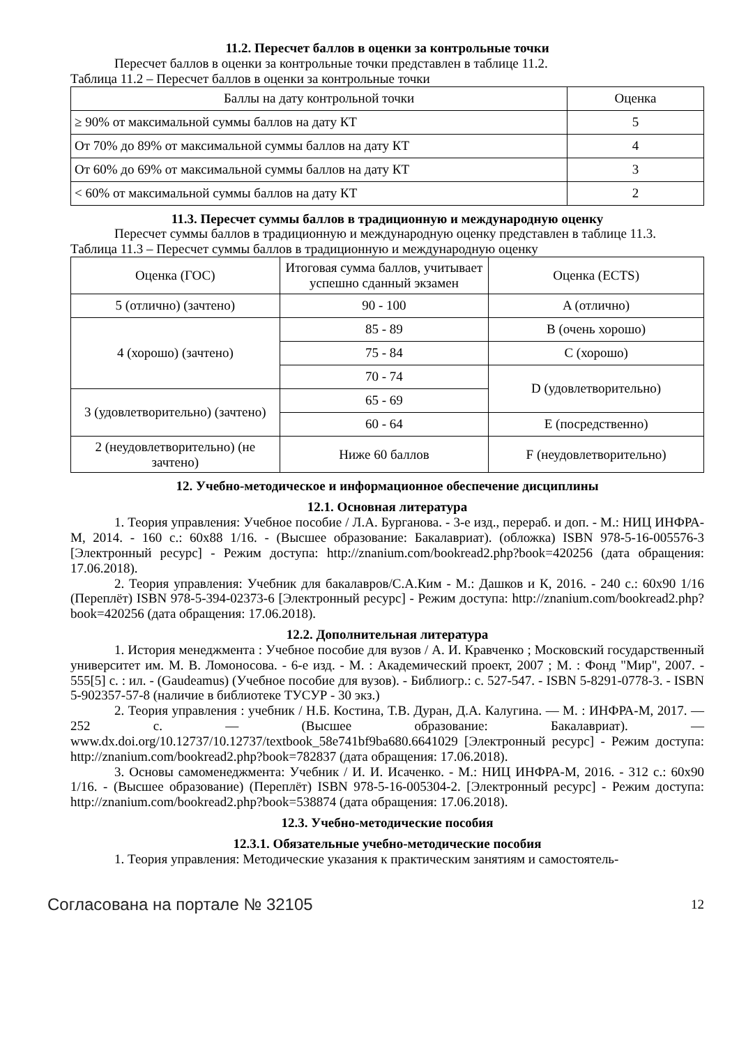11.2. Пересчет баллов в оценки за контрольные точки
Пересчет баллов в оценки за контрольные точки представлен в таблице 11.2.
Таблица 11.2 – Пересчет баллов в оценки за контрольные точки
| Баллы на дату контрольной точки | Оценка |
| --- | --- |
| ≥ 90% от максимальной суммы баллов на дату КТ | 5 |
| От 70% до 89% от максимальной суммы баллов на дату КТ | 4 |
| От 60% до 69% от максимальной суммы баллов на дату КТ | 3 |
| < 60% от максимальной суммы баллов на дату КТ | 2 |
11.3. Пересчет суммы баллов в традиционную и международную оценку
Пересчет суммы баллов в традиционную и международную оценку представлен в таблице 11.3.
Таблица 11.3 – Пересчет суммы баллов в традиционную и международную оценку
| Оценка (ГОС) | Итоговая сумма баллов, учитывает успешно сданный экзамен | Оценка (ECTS) |
| --- | --- | --- |
| 5 (отлично) (зачтено) | 90 - 100 | A (отлично) |
| 4 (хорошо) (зачтено) | 85 - 89 | B (очень хорошо) |
| | 75 - 84 | C (хорошо) |
| | 70 - 74 | D (удовлетворительно) |
| 3 (удовлетворительно) (зачтено) | 65 - 69 | |
| | 60 - 64 | E (посредственно) |
| 2 (неудовлетворительно) (не зачтено) | Ниже 60 баллов | F (неудовлетворительно) |
12. Учебно-методическое и информационное обеспечение дисциплины
12.1. Основная литература
1. Теория управления: Учебное пособие / Л.А. Бурганова. - 3-е изд., перераб. и доп. - М.: НИЦ ИНФРА-М, 2014. - 160 с.: 60x88 1/16. - (Высшее образование: Бакалавриат). (обложка) ISBN 978-5-16-005576-3 [Электронный ресурс] - Режим доступа: http://znanium.com/bookread2.php?book=420256 (дата обращения: 17.06.2018).
2. Теория управления: Учебник для бакалавров/С.А.Ким - М.: Дашков и К, 2016. - 240 с.: 60x90 1/16 (Переплёт) ISBN 978-5-394-02373-6 [Электронный ресурс] - Режим доступа: http://znanium.com/bookread2.php?book=420256 (дата обращения: 17.06.2018).
12.2. Дополнительная литература
1. История менеджмента : Учебное пособие для вузов / А. И. Кравченко ; Московский государственный университет им. М. В. Ломоносова. - 6-е изд. - М. : Академический проект, 2007 ; М. : Фонд "Мир", 2007. - 555[5] с. : ил. - (Gaudeamus) (Учебное пособие для вузов). - Библиогр.: с. 527-547. - ISBN 5-8291-0778-3. - ISBN 5-902357-57-8 (наличие в библиотеке ТУСУР - 30 экз.)
2. Теория управления : учебник / Н.Б. Костина, Т.В. Дуран, Д.А. Калугина. — М. : ИНФРА-М, 2017. — 252 с. — (Высшее образование: Бакалавриат). — www.dx.doi.org/10.12737/10.12737/textbook_58e741bf9ba680.6641029 [Электронный ресурс] - Режим доступа: http://znanium.com/bookread2.php?book=782837 (дата обращения: 17.06.2018).
3. Основы самоменеджмента: Учебник / И. И. Исаченко. - М.: НИЦ ИНФРА-М, 2016. - 312 с.: 60x90 1/16. - (Высшее образование) (Переплёт) ISBN 978-5-16-005304-2. [Электронный ресурс] - Режим доступа: http://znanium.com/bookread2.php?book=538874 (дата обращения: 17.06.2018).
12.3. Учебно-методические пособия
12.3.1. Обязательные учебно-методические пособия
1. Теория управления: Методические указания к практическим занятиям и самостоятель-
Согласована на портале № 32105 12